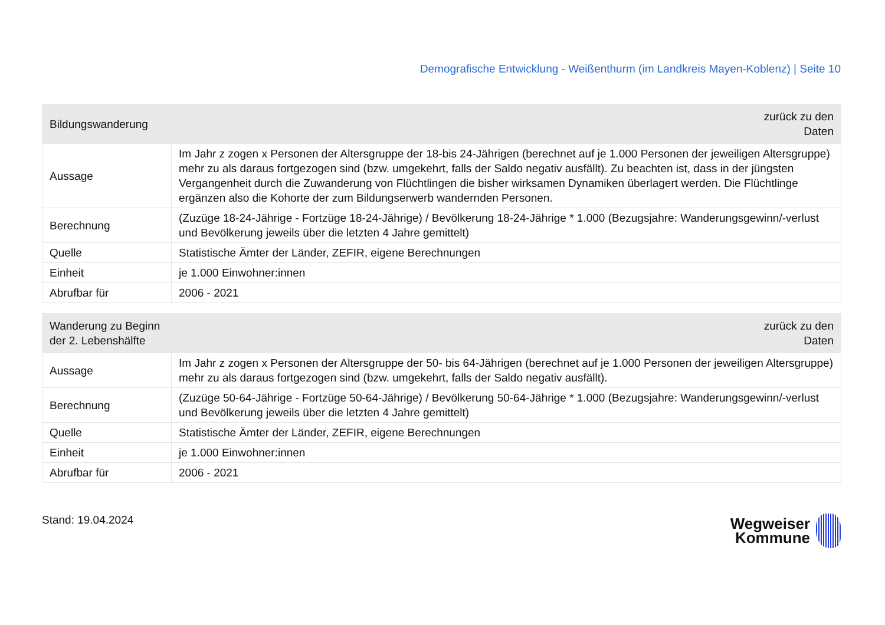Demografische Entwicklung - Weißenthurm (im Landkreis Mayen-Koblenz) | Seite 10
| Bildungswanderung | zurück zu den Daten |
| --- | --- |
| Aussage | Im Jahr z zogen x Personen der Altersgruppe der 18-bis 24-Jährigen (berechnet auf je 1.000 Personen der jeweiligen Altersgruppe) mehr zu als daraus fortgezogen sind (bzw. umgekehrt, falls der Saldo negativ ausfällt). Zu beachten ist, dass in der jüngsten Vergangenheit durch die Zuwanderung von Flüchtlingen die bisher wirksamen Dynamiken überlagert werden. Die Flüchtlinge ergänzen also die Kohorte der zum Bildungserwerb wandernden Personen. |
| Berechnung | (Zuzüge 18-24-Jährige - Fortzüge 18-24-Jährige) / Bevölkerung 18-24-Jährige * 1.000 (Bezugsjahre: Wanderungsgewinn/-verlust und Bevölkerung jeweils über die letzten 4 Jahre gemittelt) |
| Quelle | Statistische Ämter der Länder, ZEFIR, eigene Berechnungen |
| Einheit | je 1.000 Einwohner:innen |
| Abrufbar für | 2006 - 2021 |
| Wanderung zu Beginn der 2. Lebenshälfte | zurück zu den Daten |
| --- | --- |
| Aussage | Im Jahr z zogen x Personen der Altersgruppe der 50- bis 64-Jährigen (berechnet auf je 1.000 Personen der jeweiligen Altersgruppe) mehr zu als daraus fortgezogen sind (bzw. umgekehrt, falls der Saldo negativ ausfällt). |
| Berechnung | (Zuzüge 50-64-Jährige - Fortzüge 50-64-Jährige) / Bevölkerung 50-64-Jährige * 1.000 (Bezugsjahre: Wanderungsgewinn/-verlust und Bevölkerung jeweils über die letzten 4 Jahre gemittelt) |
| Quelle | Statistische Ämter der Länder, ZEFIR, eigene Berechnungen |
| Einheit | je 1.000 Einwohner:innen |
| Abrufbar für | 2006 - 2021 |
Stand: 19.04.2024
Wegweiser
Kommune